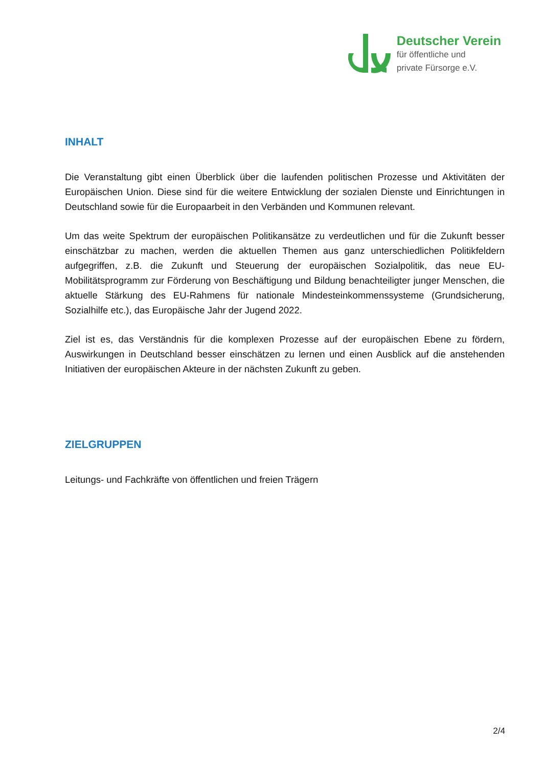Deutscher Verein
für öffentliche und
private Fürsorge e.V.
INHALT
Die Veranstaltung gibt einen Überblick über die laufenden politischen Prozesse und Aktivitäten der Europäischen Union. Diese sind für die weitere Entwicklung der sozialen Dienste und Einrichtungen in Deutschland sowie für die Europaarbeit in den Verbänden und Kommunen relevant.
Um das weite Spektrum der europäischen Politikansätze zu verdeutlichen und für die Zukunft besser einschätzbar zu machen, werden die aktuellen Themen aus ganz unterschiedlichen Politikfeldern aufgegriffen, z.B. die Zukunft und Steuerung der europäischen Sozialpolitik, das neue EU-Mobilitätsprogramm zur Förderung von Beschäftigung und Bildung benachteiligter junger Menschen, die aktuelle Stärkung des EU-Rahmens für nationale Mindesteinkommenssysteme (Grundsicherung, Sozialhilfe etc.), das Europäische Jahr der Jugend 2022.
Ziel ist es, das Verständnis für die komplexen Prozesse auf der europäischen Ebene zu fördern, Auswirkungen in Deutschland besser einschätzen zu lernen und einen Ausblick auf die anstehenden Initiativen der europäischen Akteure in der nächsten Zukunft zu geben.
ZIELGRUPPEN
Leitungs- und Fachkräfte von öffentlichen und freien Trägern
2/4